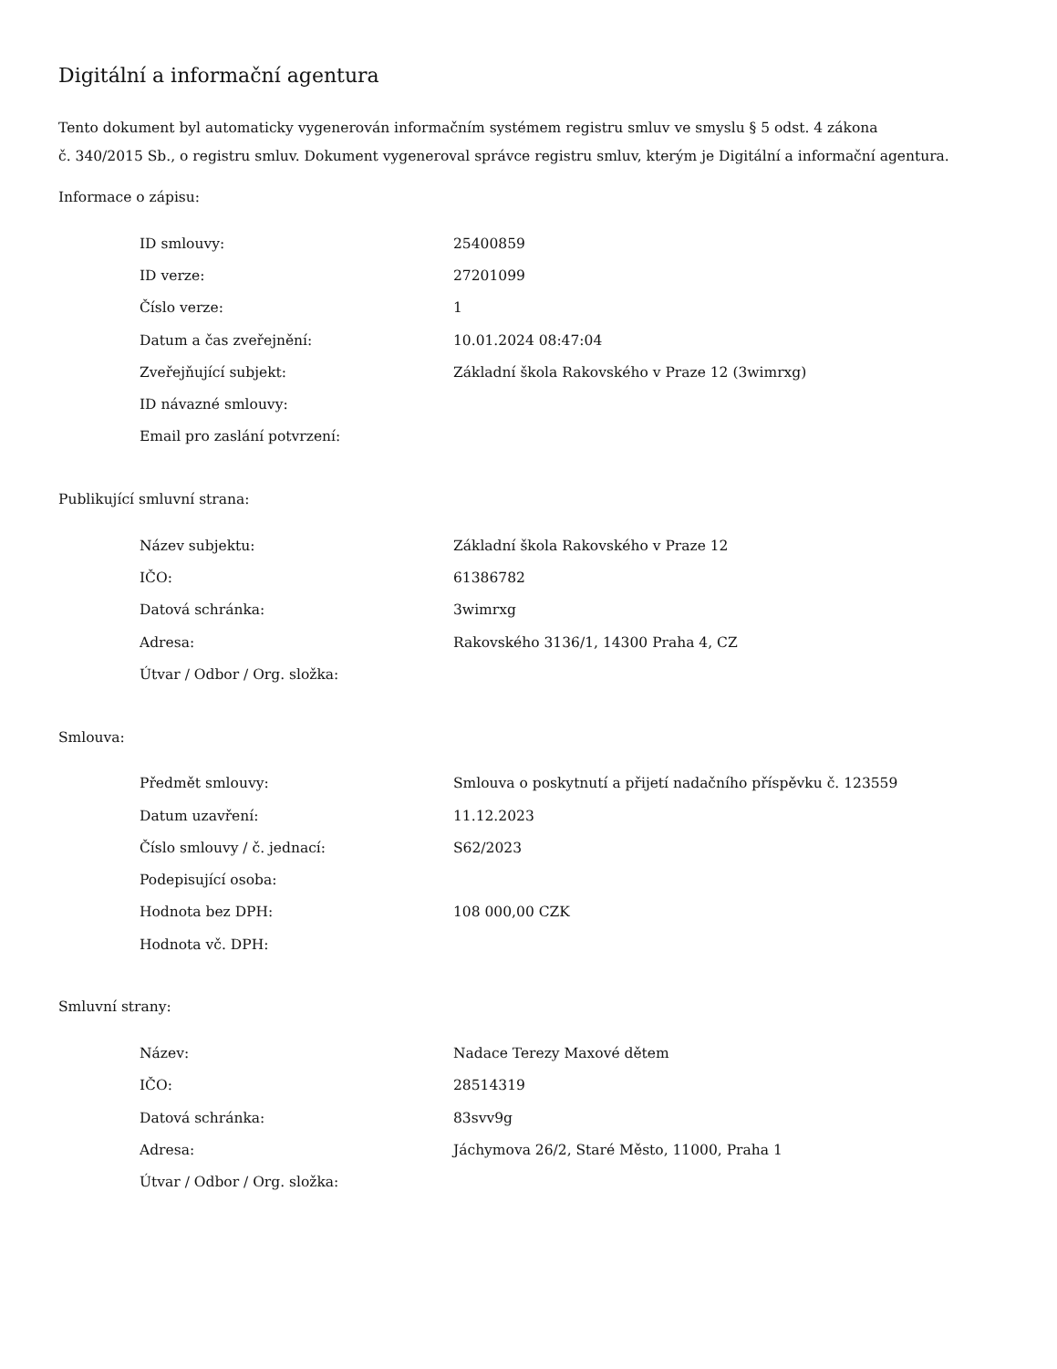Digitální a informační agentura
Tento dokument byl automaticky vygenerován informačním systémem registru smluv ve smyslu § 5 odst. 4 zákona
č. 340/2015 Sb., o registru smluv. Dokument vygeneroval správce registru smluv, kterým je Digitální a informační agentura.
Informace o zápisu:
| ID smlouvy: | 25400859 |
| ID verze: | 27201099 |
| Číslo verze: | 1 |
| Datum a čas zveřejnění: | 10.01.2024 08:47:04 |
| Zveřejňující subjekt: | Základní škola Rakovského v Praze 12 (3wimrxg) |
| ID návazné smlouvy: | |
| Email pro zaslání potvrzení: | |
Publikující smluvní strana:
| Název subjektu: | Základní škola Rakovského v Praze 12 |
| IČO: | 61386782 |
| Datová schránka: | 3wimrxg |
| Adresa: | Rakovského 3136/1, 14300 Praha 4, CZ |
| Útvar / Odbor / Org. složka: | |
Smlouva:
| Předmět smlouvy: | Smlouva o poskytnutí a přijetí nadačního příspěvku č. 123559 |
| Datum uzavření: | 11.12.2023 |
| Číslo smlouvy / č. jednací: | S62/2023 |
| Podepisující osoba: | |
| Hodnota bez DPH: | 108 000,00 CZK |
| Hodnota vč. DPH: | |
Smluvní strany:
| Název: | Nadace Terezy Maxové dětem |
| IČO: | 28514319 |
| Datová schránka: | 83svv9g |
| Adresa: | Jáchymova 26/2, Staré Město, 11000, Praha 1 |
| Útvar / Odbor / Org. složka: | |